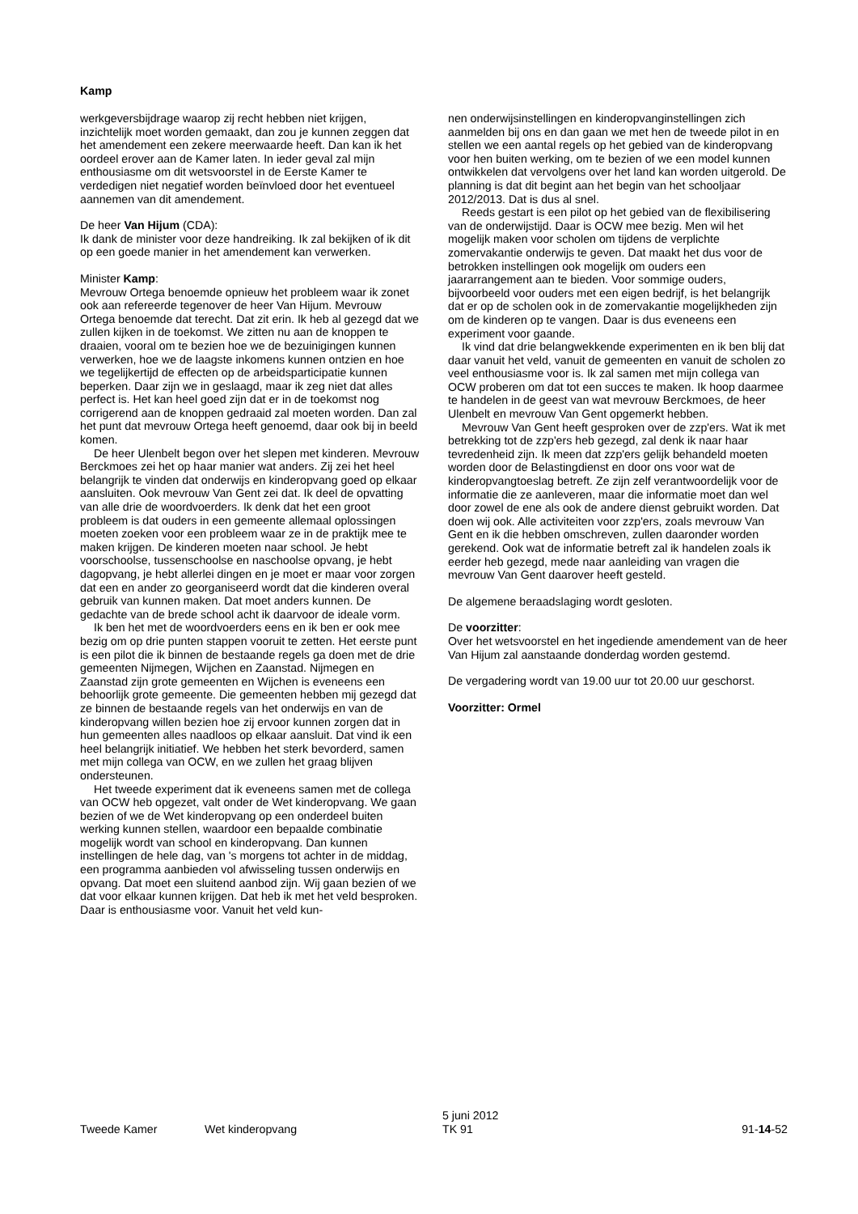Kamp
werkgeversbijdrage waarop zij recht hebben niet krijgen, inzichtelijk moet worden gemaakt, dan zou je kunnen zeggen dat het amendement een zekere meerwaarde heeft. Dan kan ik het oordeel erover aan de Kamer laten. In ieder geval zal mijn enthousiasme om dit wetsvoorstel in de Eerste Kamer te verdedigen niet negatief worden beïnvloed door het eventueel aannemen van dit amendement.
De heer Van Hijum (CDA):
Ik dank de minister voor deze handreiking. Ik zal bekijken of ik dit op een goede manier in het amendement kan verwerken.
Minister Kamp:
Mevrouw Ortega benoemde opnieuw het probleem waar ik zonet ook aan refereerde tegenover de heer Van Hijum. Mevrouw Ortega benoemde dat terecht. Dat zit erin. Ik heb al gezegd dat we zullen kijken in de toekomst. We zitten nu aan de knoppen te draaien, vooral om te bezien hoe we de bezuinigingen kunnen verwerken, hoe we de laagste inkomens kunnen ontzien en hoe we tegelijkertijd de effecten op de arbeidsparticipatie kunnen beperken. Daar zijn we in geslaagd, maar ik zeg niet dat alles perfect is. Het kan heel goed zijn dat er in de toekomst nog corrigerend aan de knoppen gedraaid zal moeten worden. Dan zal het punt dat mevrouw Ortega heeft genoemd, daar ook bij in beeld komen.
De heer Ulenbelt begon over het slepen met kinderen. Mevrouw Berckmoes zei het op haar manier wat anders. Zij zei het heel belangrijk te vinden dat onderwijs en kinderopvang goed op elkaar aansluiten. Ook mevrouw Van Gent zei dat. Ik deel de opvatting van alle drie de woordvoerders. Ik denk dat het een groot probleem is dat ouders in een gemeente allemaal oplossingen moeten zoeken voor een probleem waar ze in de praktijk mee te maken krijgen. De kinderen moeten naar school. Je hebt voorschoolse, tussenschoolse en naschoolse opvang, je hebt dagopvang, je hebt allerlei dingen en je moet er maar voor zorgen dat een en ander zo georganiseerd wordt dat die kinderen overal gebruik van kunnen maken. Dat moet anders kunnen. De gedachte van de brede school acht ik daarvoor de ideale vorm.
Ik ben het met de woordvoerders eens en ik ben er ook mee bezig om op drie punten stappen vooruit te zetten. Het eerste punt is een pilot die ik binnen de bestaande regels ga doen met de drie gemeenten Nijmegen, Wijchen en Zaanstad. Nijmegen en Zaanstad zijn grote gemeenten en Wijchen is eveneens een behoorlijk grote gemeente. Die gemeenten hebben mij gezegd dat ze binnen de bestaande regels van het onderwijs en van de kinderopvang willen bezien hoe zij ervoor kunnen zorgen dat in hun gemeenten alles naadloos op elkaar aansluit. Dat vind ik een heel belangrijk initiatief. We hebben het sterk bevorderd, samen met mijn collega van OCW, en we zullen het graag blijven ondersteunen.
Het tweede experiment dat ik eveneens samen met de collega van OCW heb opgezet, valt onder de Wet kinderopvang. We gaan bezien of we de Wet kinderopvang op een onderdeel buiten werking kunnen stellen, waardoor een bepaalde combinatie mogelijk wordt van school en kinderopvang. Dan kunnen instellingen de hele dag, van 's morgens tot achter in de middag, een programma aanbieden vol afwisseling tussen onderwijs en opvang. Dat moet een sluitend aanbod zijn. Wij gaan bezien of we dat voor elkaar kunnen krijgen. Dat heb ik met het veld besproken. Daar is enthousiasme voor. Vanuit het veld kun-
nen onderwijsinstellingen en kinderopvanginstellingen zich aanmelden bij ons en dan gaan we met hen de tweede pilot in en stellen we een aantal regels op het gebied van de kinderopvang voor hen buiten werking, om te bezien of we een model kunnen ontwikkelen dat vervolgens over het land kan worden uitgerold. De planning is dat dit begint aan het begin van het schooljaar 2012/2013. Dat is dus al snel.
Reeds gestart is een pilot op het gebied van de flexibilisering van de onderwijstijd. Daar is OCW mee bezig. Men wil het mogelijk maken voor scholen om tijdens de verplichte zomervakantie onderwijs te geven. Dat maakt het dus voor de betrokken instellingen ook mogelijk om ouders een jaararrangement aan te bieden. Voor sommige ouders, bijvoorbeeld voor ouders met een eigen bedrijf, is het belangrijk dat er op de scholen ook in de zomervakantie mogelijkheden zijn om de kinderen op te vangen. Daar is dus eveneens een experiment voor gaande.
Ik vind dat drie belangwekkende experimenten en ik ben blij dat daar vanuit het veld, vanuit de gemeenten en vanuit de scholen zo veel enthousiasme voor is. Ik zal samen met mijn collega van OCW proberen om dat tot een succes te maken. Ik hoop daarmee te handelen in de geest van wat mevrouw Berckmoes, de heer Ulenbelt en mevrouw Van Gent opgemerkt hebben.
Mevrouw Van Gent heeft gesproken over de zzp'ers. Wat ik met betrekking tot de zzp'ers heb gezegd, zal denk ik naar haar tevredenheid zijn. Ik meen dat zzp'ers gelijk behandeld moeten worden door de Belastingdienst en door ons voor wat de kinderopvangtoeslag betreft. Ze zijn zelf verantwoordelijk voor de informatie die ze aanleveren, maar die informatie moet dan wel door zowel de ene als ook de andere dienst gebruikt worden. Dat doen wij ook. Alle activiteiten voor zzp'ers, zoals mevrouw Van Gent en ik die hebben omschreven, zullen daaronder worden gerekend. Ook wat de informatie betreft zal ik handelen zoals ik eerder heb gezegd, mede naar aanleiding van vragen die mevrouw Van Gent daarover heeft gesteld.
De algemene beraadslaging wordt gesloten.
De voorzitter:
Over het wetsvoorstel en het ingediende amendement van de heer Van Hijum zal aanstaande donderdag worden gestemd.
De vergadering wordt van 19.00 uur tot 20.00 uur geschorst.
Voorzitter: Ormel
Tweede Kamer Wet kinderopvang
5 juni 2012
TK 91
91-14-52